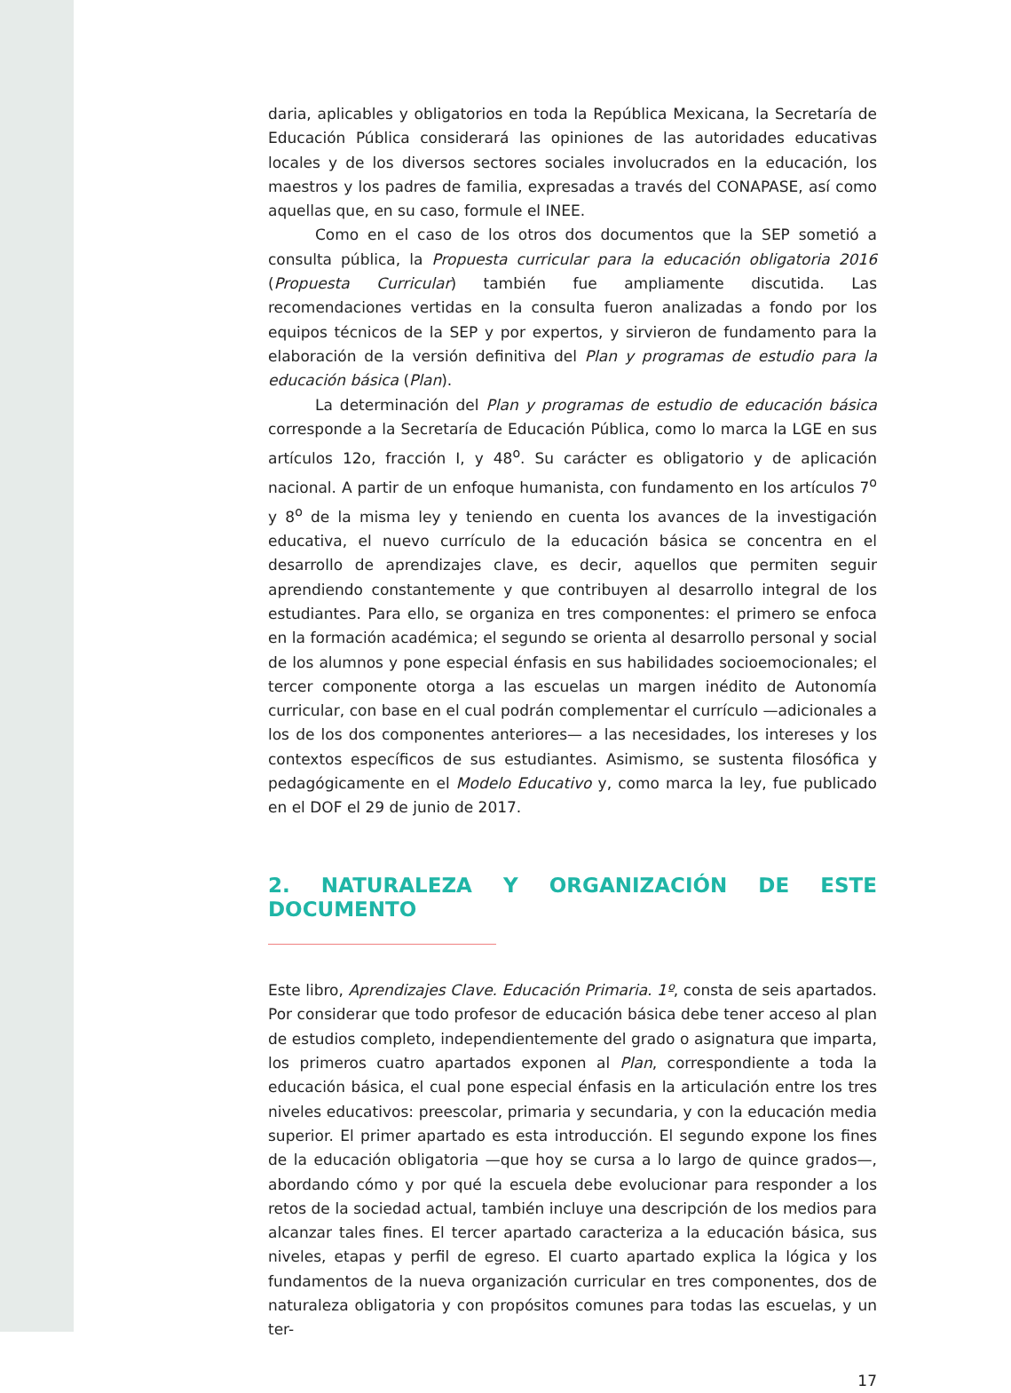daria, aplicables y obligatorios en toda la República Mexicana, la Secretaría de Educación Pública considerará las opiniones de las autoridades educativas locales y de los diversos sectores sociales involucrados en la educación, los maestros y los padres de familia, expresadas a través del CONAPASE, así como aquellas que, en su caso, formule el INEE.
Como en el caso de los otros dos documentos que la SEP sometió a consulta pública, la Propuesta curricular para la educación obligatoria 2016 (Propuesta Curricular) también fue ampliamente discutida. Las recomendaciones vertidas en la consulta fueron analizadas a fondo por los equipos técnicos de la SEP y por expertos, y sirvieron de fundamento para la elaboración de la versión definitiva del Plan y programas de estudio para la educación básica (Plan).
La determinación del Plan y programas de estudio de educación básica corresponde a la Secretaría de Educación Pública, como lo marca la LGE en sus artículos 12o, fracción I, y 48<sup>o</sup>. Su carácter es obligatorio y de aplicación nacional. A partir de un enfoque humanista, con fundamento en los artículos 7<sup>o</sup> y 8<sup>o</sup> de la misma ley y teniendo en cuenta los avances de la investigación educativa, el nuevo currículo de la educación básica se concentra en el desarrollo de aprendizajes clave, es decir, aquellos que permiten seguir aprendiendo constantemente y que contribuyen al desarrollo integral de los estudiantes. Para ello, se organiza en tres componentes: el primero se enfoca en la formación académica; el segundo se orienta al desarrollo personal y social de los alumnos y pone especial énfasis en sus habilidades socioemocionales; el tercer componente otorga a las escuelas un margen inédito de Autonomía curricular, con base en el cual podrán complementar el currículo —adicionales a los de los dos componentes anteriores— a las necesidades, los intereses y los contextos específicos de sus estudiantes. Asimismo, se sustenta filosófica y pedagógicamente en el Modelo Educativo y, como marca la ley, fue publicado en el DOF el 29 de junio de 2017.
2. NATURALEZA Y ORGANIZACIÓN DE ESTE DOCUMENTO
Este libro, Aprendizajes Clave. Educación Primaria. 1º, consta de seis apartados. Por considerar que todo profesor de educación básica debe tener acceso al plan de estudios completo, independientemente del grado o asignatura que imparta, los primeros cuatro apartados exponen al Plan, correspondiente a toda la educación básica, el cual pone especial énfasis en la articulación entre los tres niveles educativos: preescolar, primaria y secundaria, y con la educación media superior. El primer apartado es esta introducción. El segundo expone los fines de la educación obligatoria —que hoy se cursa a lo largo de quince grados—, abordando cómo y por qué la escuela debe evolucionar para responder a los retos de la sociedad actual, también incluye una descripción de los medios para alcanzar tales fines. El tercer apartado caracteriza a la educación básica, sus niveles, etapas y perfil de egreso. El cuarto apartado explica la lógica y los fundamentos de la nueva organización curricular en tres componentes, dos de naturaleza obligatoria y con propósitos comunes para todas las escuelas, y un ter-
17